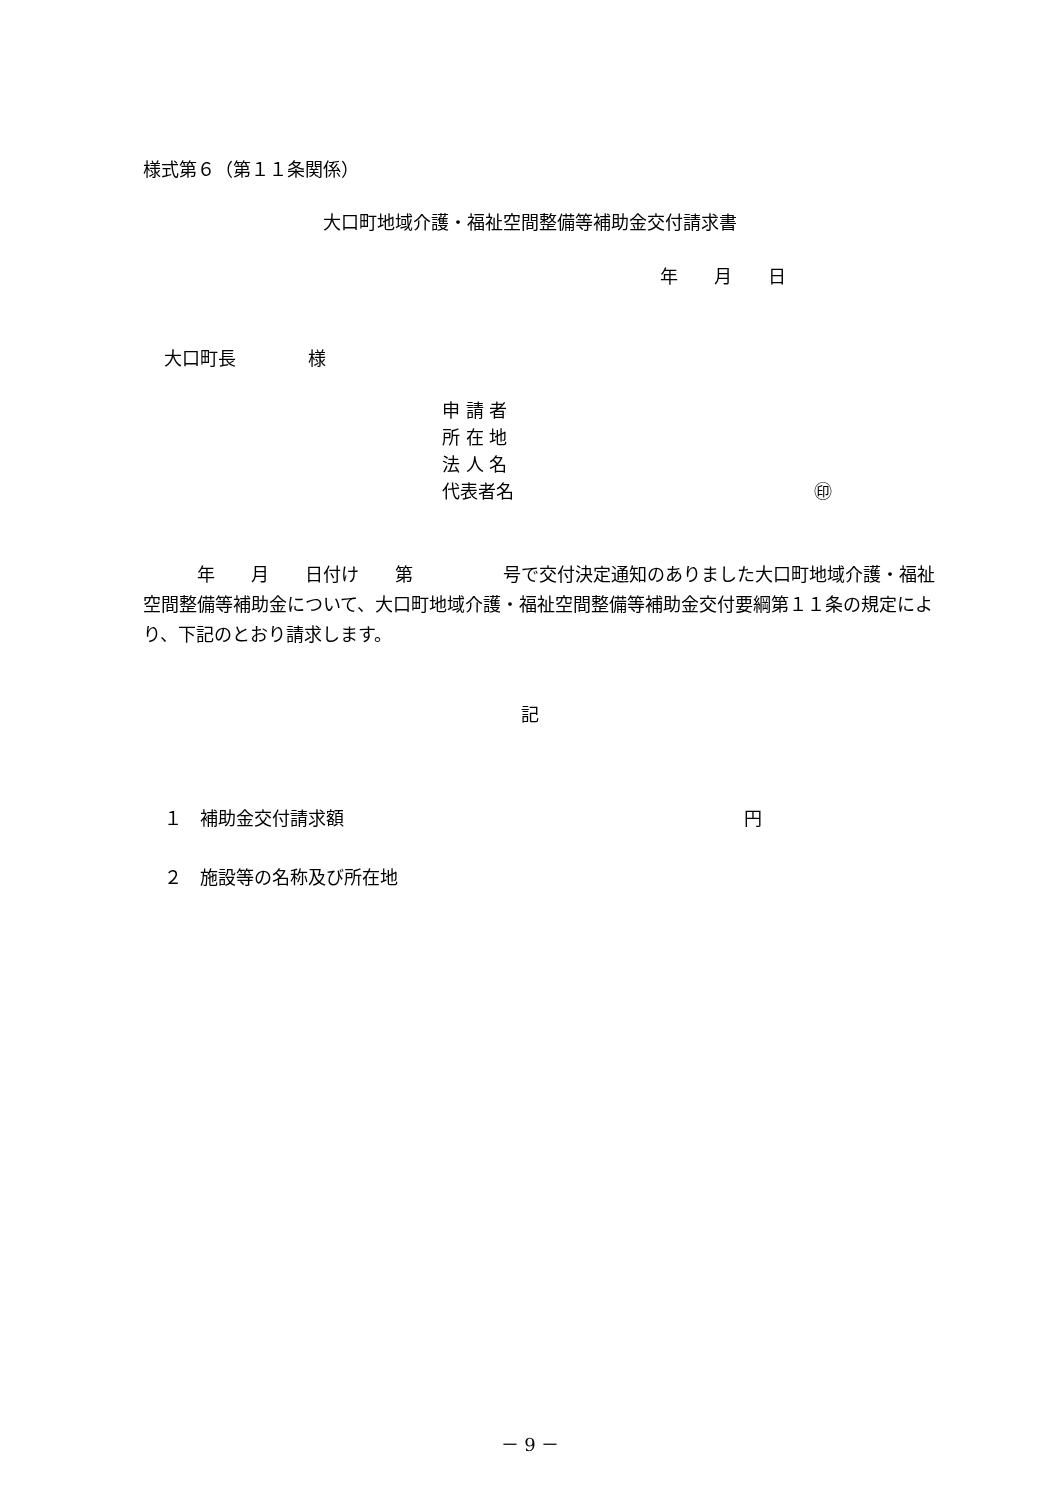様式第６（第１１条関係）
大口町地域介護・福祉空間整備等補助金交付請求書
年　　月　　日
大口町長　　　　様
申 請 者
所 在 地
法 人 名
代表者名 ㊞
　　　年　　月　　日付け　　第　　　　　号で交付決定通知のありました大口町地域介護・福祉空間整備等補助金について、大口町地域介護・福祉空間整備等補助金交付要綱第１１条の規定により、下記のとおり請求します。
記
１　補助金交付請求額 円
２　施設等の名称及び所在地
－ 9 －